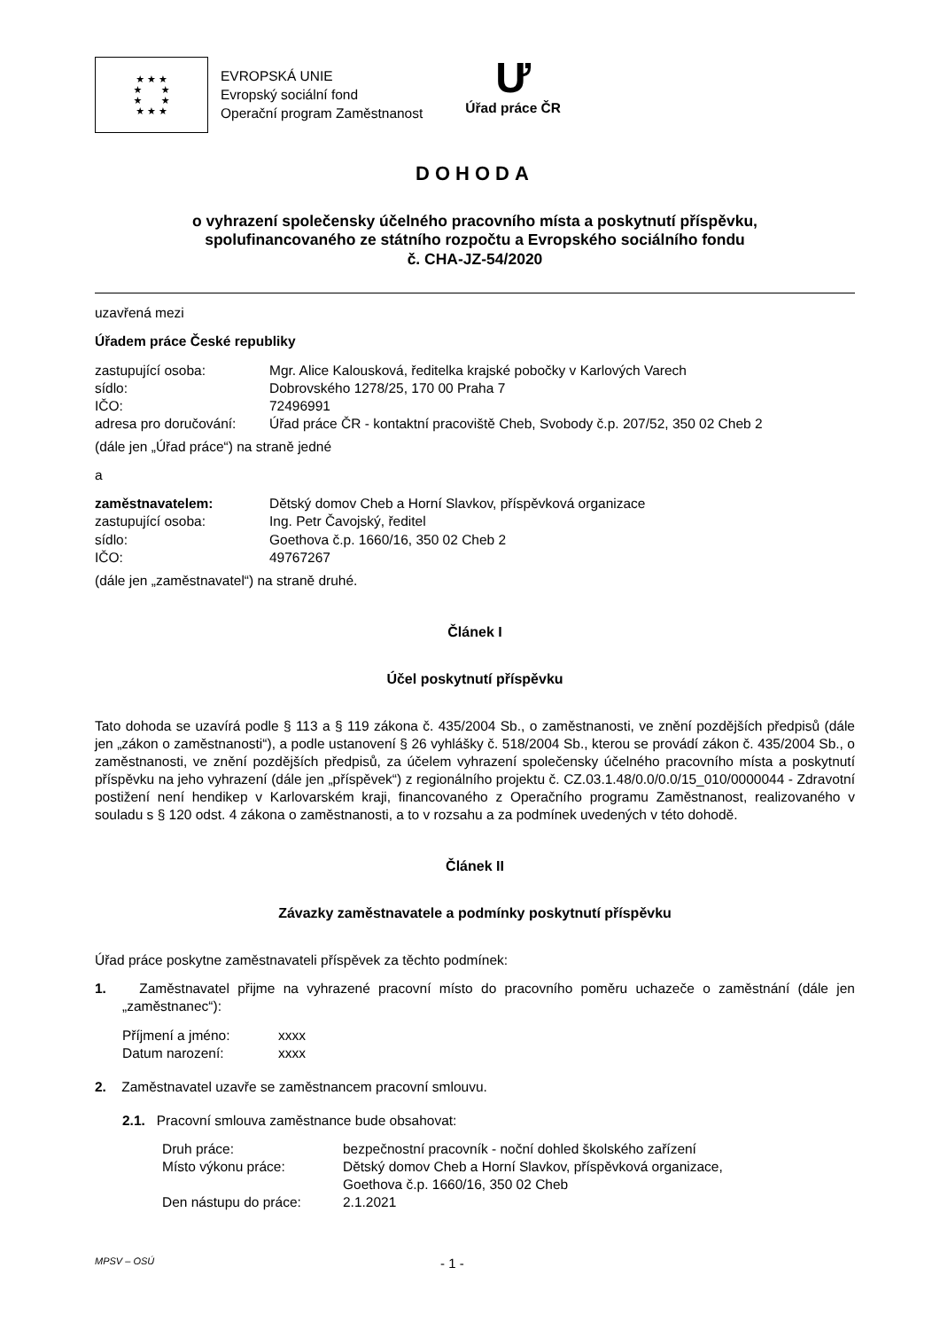★ ★ ★
★ ★
★ ★
★ ★ ★
EVROPSKÁ UNIE
Evropský sociální fond
Operační program Zaměstnanost
Ư
Úřad práce ČR
DOHODA
o vyhrazení společensky účelného pracovního místa a poskytnutí příspěvku,
spolufinancovaného ze státního rozpočtu a Evropského sociálního fondu
č. CHA-JZ-54/2020
uzavřená mezi
Úřadem práce České republiky
| zastupující osoba: | Mgr. Alice Kalousková, ředitelka krajské pobočky v Karlových Varech |
| sídlo: | Dobrovského 1278/25, 170 00 Praha 7 |
| IČO: | 72496991 |
| adresa pro doručování: | Úřad práce ČR - kontaktní pracoviště Cheb, Svobody č.p. 207/52, 350 02 Cheb 2 |
(dále jen „Úřad práce“) na straně jedné
a
| zaměstnavatelem: | Dětský domov Cheb a Horní Slavkov, příspěvková organizace |
| zastupující osoba: | Ing. Petr Čavojský, ředitel |
| sídlo: | Goethova č.p. 1660/16, 350 02 Cheb 2 |
| IČO: | 49767267 |
(dále jen „zaměstnavatel“) na straně druhé.
Článek I
Účel poskytnutí příspěvku
Tato dohoda se uzavírá podle § 113 a § 119 zákona č. 435/2004 Sb., o zaměstnanosti, ve znění pozdějších předpisů (dále jen „zákon o zaměstnanosti“), a podle ustanovení § 26 vyhlášky č. 518/2004 Sb., kterou se provádí zákon č. 435/2004 Sb., o zaměstnanosti, ve znění pozdějších předpisů, za účelem vyhrazení společensky účelného pracovního místa a poskytnutí příspěvku na jeho vyhrazení (dále jen „příspěvek“) z regionálního projektu č. CZ.03.1.48/0.0/0.0/15_010/0000044 - Zdravotní postižení není hendikep v Karlovarském kraji, financovaného z Operačního programu Zaměstnanost, realizovaného v souladu s § 120 odst. 4 zákona o zaměstnanosti, a to v rozsahu a za podmínek uvedených v této dohodě.
Článek II
Závazky zaměstnavatele a podmínky poskytnutí příspěvku
Úřad práce poskytne zaměstnavateli příspěvek za těchto podmínek:
1. Zaměstnavatel přijme na vyhrazené pracovní místo do pracovního poměru uchazeče o zaměstnání (dále jen „zaměstnanec“):
| Příjmení a jméno: | xxxx |
| Datum narození: | xxxx |
2. Zaměstnavatel uzavře se zaměstnancem pracovní smlouvu.
2.1. Pracovní smlouva zaměstnance bude obsahovat:
| Druh práce: | bezpečnostní pracovník - noční dohled školského zařízení |
| Místo výkonu práce: | Dětský domov Cheb a Horní Slavkov, příspěvková organizace, Goethova č.p. 1660/16, 350 02 Cheb |
| Den nástupu do práce: | 2.1.2021 |
MPSV – OSÚ - 1 -